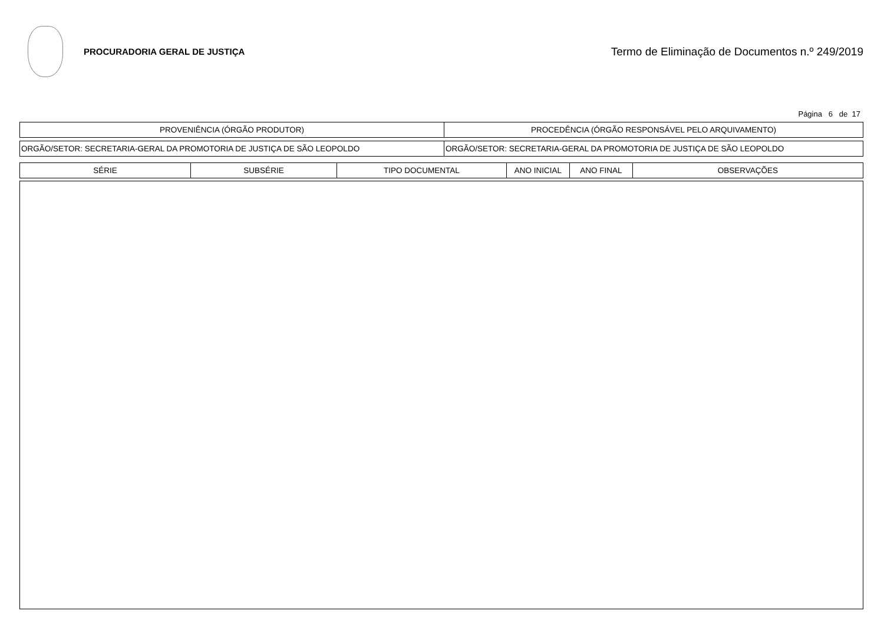PROCURADORIA GERAL DE JUSTIÇA
Termo de Eliminação de Documentos n.º 249/2019
Página 6 de 17
| PROVENIÊNCIA (ÓRGÃO PRODUTOR) | PROCEDÊNCIA (ÓRGÃO RESPONSÁVEL PELO ARQUIVAMENTO) |
| --- | --- |
| ORGÃO/SETOR: SECRETARIA-GERAL DA PROMOTORIA DE JUSTIÇA DE SÃO LEOPOLDO | ORGÃO/SETOR: SECRETARIA-GERAL DA PROMOTORIA DE JUSTIÇA DE SÃO LEOPOLDO |
| SÉRIE | SUBSÉRIE | TIPO DOCUMENTAL | ANO INICIAL | ANO FINAL | OBSERVAÇÕES |
| --- | --- | --- | --- | --- | --- |